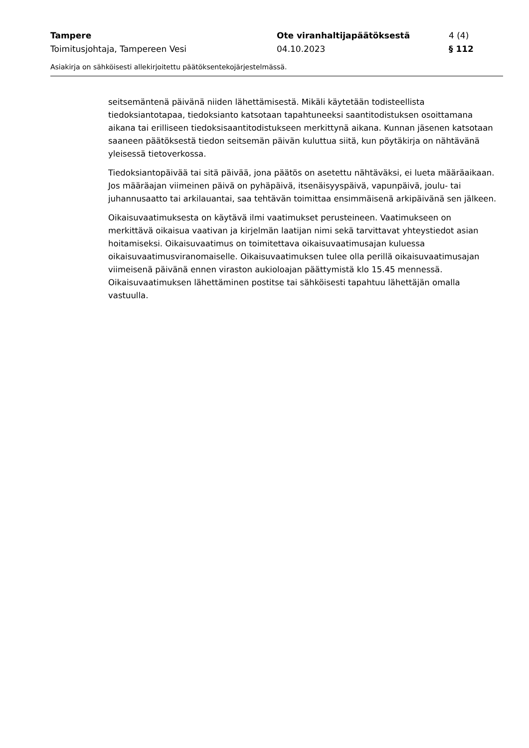Tampere Ote viranhaltijapäätöksestä 4 (4)
Toimitusjohtaja, Tampereen Vesi 04.10.2023 § 112
Asiakirja on sähköisesti allekirjoitettu päätöksentekojärjestelmässä.
seitsemäntenä päivänä niiden lähettämisestä. Mikäli käytetään todisteellista tiedoksiantotapaa, tiedoksianto katsotaan tapahtuneeksi saantitodistuksen osoittamana aikana tai erilliseen tiedoksisaantitodistukseen merkittynä aikana. Kunnan jäsenen katsotaan saaneen päätöksestä tiedon seitsemän päivän kuluttua siitä, kun pöytäkirja on nähtävänä yleisessä tietoverkossa.
Tiedoksiantopäivää tai sitä päivää, jona päätös on asetettu nähtäväksi, ei lueta määräaikaan. Jos määräajan viimeinen päivä on pyhäpäivä, itsenäisyyspäivä, vapunpäivä, joulu- tai juhannusaatto tai arkilauantai, saa tehtävän toimittaa ensimmäisenä arkipäivänä sen jälkeen.
Oikaisuvaatimuksesta on käytävä ilmi vaatimukset perusteineen. Vaatimukseen on merkittävä oikaisua vaativan ja kirjelmän laatijan nimi sekä tarvittavat yhteystiedot asian hoitamiseksi. Oikaisuvaatimus on toimitettava oikaisuvaatimusajan kuluessa oikaisuvaatimusviranomaiselle. Oikaisuvaatimuksen tulee olla perillä oikaisuvaatimusajan viimeisenä päivänä ennen viraston aukioloajan päättymistä klo 15.45 mennessä. Oikaisuvaatimuksen lähettäminen postitse tai sähköisesti tapahtuu lähettäjän omalla vastuulla.